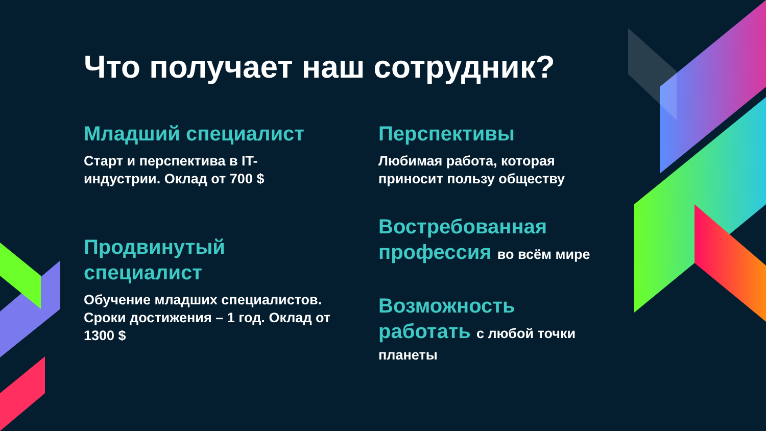Что получает наш сотрудник?
Младший специалист
Старт и перспектива в IT-
индустрии. Оклад от 700 $
Продвинутый
специалист
Обучение младших специалистов.
Сроки достижения – 1 год. Оклад от
1300 $
Перспективы
Любимая работа, которая
приносит пользу обществу
Востребованная
профессия во всём мире
Возможность
работать с любой точки
планеты